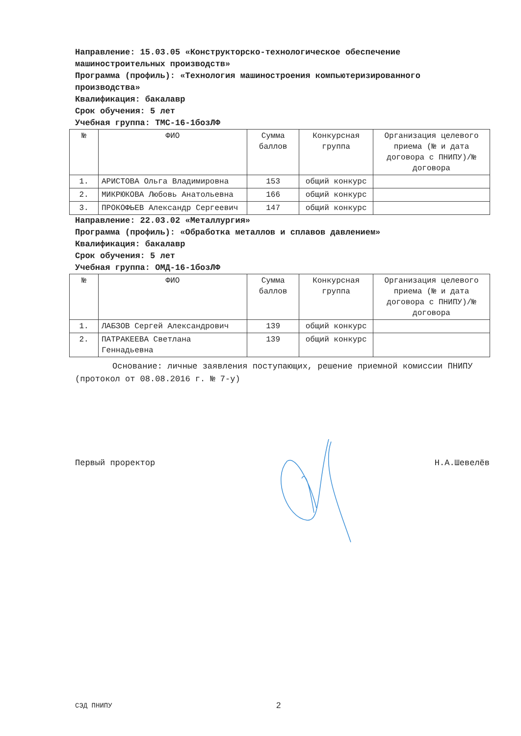Направление: 15.03.05 «Конструкторско-технологическое обеспечение машиностроительных производств»
Программа (профиль): «Технология машиностроения компьютеризированного производства»
Квалификация: бакалавр
Срок обучения: 5 лет
Учебная группа: ТМС-16-1бозЛФ
| № | ФИО | Сумма баллов | Конкурсная группа | Организация целевого приема (№ и дата договора с ПНИПУ)/№ договора |
| --- | --- | --- | --- | --- |
| 1. | АРИСТОВА Ольга Владимировна | 153 | общий конкурс | |
| 2. | МИКРЮКОВА Любовь Анатольевна | 166 | общий конкурс | |
| 3. | ПРОКОФЬЕВ Александр Сергеевич | 147 | общий конкурс | |
Направление: 22.03.02 «Металлургия»
Программа (профиль): «Обработка металлов и сплавов давлением»
Квалификация: бакалавр
Срок обучения: 5 лет
Учебная группа: ОМД-16-1бозЛФ
| № | ФИО | Сумма баллов | Конкурсная группа | Организация целевого приема (№ и дата договора с ПНИПУ)/№ договора |
| --- | --- | --- | --- | --- |
| 1. | ЛАБЗОВ Сергей Александрович | 139 | общий конкурс | |
| 2. | ПАТРАКЕЕВА Светлана Геннадьевна | 139 | общий конкурс | |
Основание: личные заявления поступающих, решение приемной комиссии ПНИПУ (протокол от 08.08.2016 г. № 7-у)
Первый проректор Н.А.Шевелёв
СЭД ПНИПУ 2